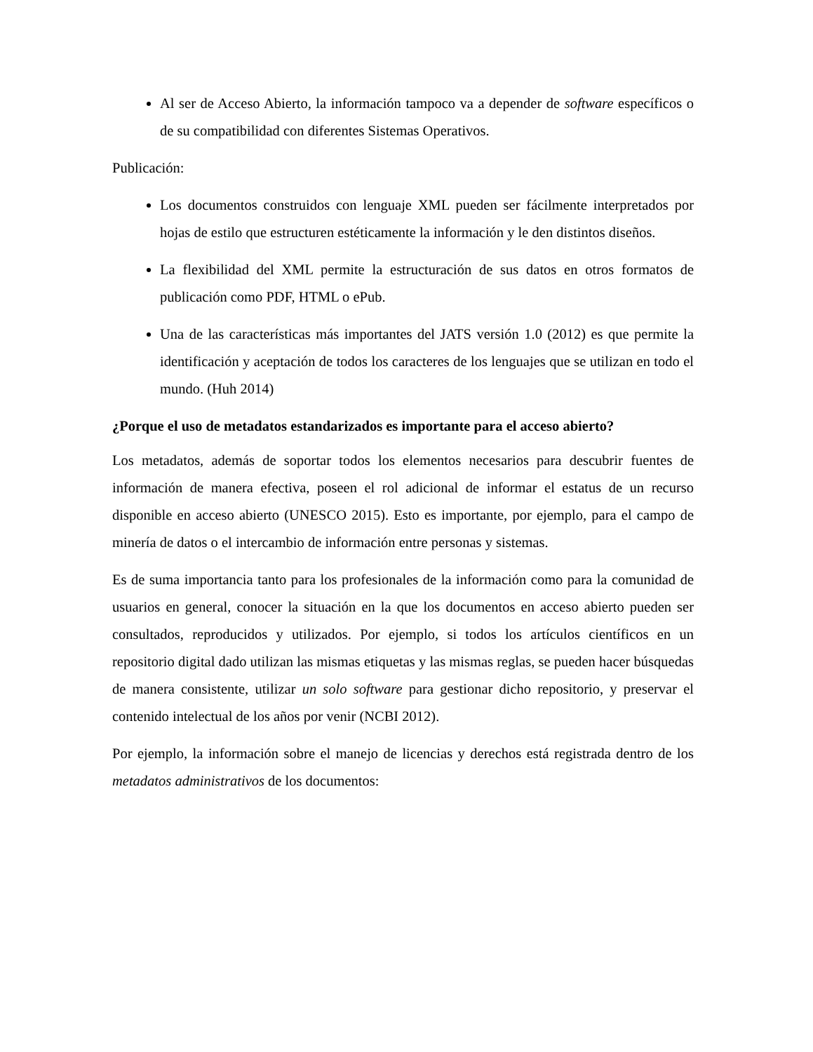Al ser de Acceso Abierto, la información tampoco va a depender de software específicos o de su compatibilidad con diferentes Sistemas Operativos.
Publicación:
Los documentos construidos con lenguaje XML pueden ser fácilmente interpretados por hojas de estilo que estructuren estéticamente la información y le den distintos diseños.
La flexibilidad del XML permite la estructuración de sus datos en otros formatos de publicación como PDF, HTML o ePub.
Una de las características más importantes del JATS versión 1.0 (2012) es que permite la identificación y aceptación de todos los caracteres de los lenguajes que se utilizan en todo el mundo. (Huh 2014)
¿Porque el uso de metadatos estandarizados es importante para el acceso abierto?
Los metadatos, además de soportar todos los elementos necesarios para descubrir fuentes de información de manera efectiva, poseen el rol adicional de informar el estatus de un recurso disponible en acceso abierto (UNESCO 2015). Esto es importante, por ejemplo, para el campo de minería de datos o el intercambio de información entre personas y sistemas.
Es de suma importancia tanto para los profesionales de la información como para la comunidad de usuarios en general, conocer la situación en la que los documentos en acceso abierto pueden ser consultados, reproducidos y utilizados. Por ejemplo, si todos los artículos científicos en un repositorio digital dado utilizan las mismas etiquetas y las mismas reglas, se pueden hacer búsquedas de manera consistente, utilizar un solo software para gestionar dicho repositorio, y preservar el contenido intelectual de los años por venir (NCBI 2012).
Por ejemplo, la información sobre el manejo de licencias y derechos está registrada dentro de los metadatos administrativos de los documentos: